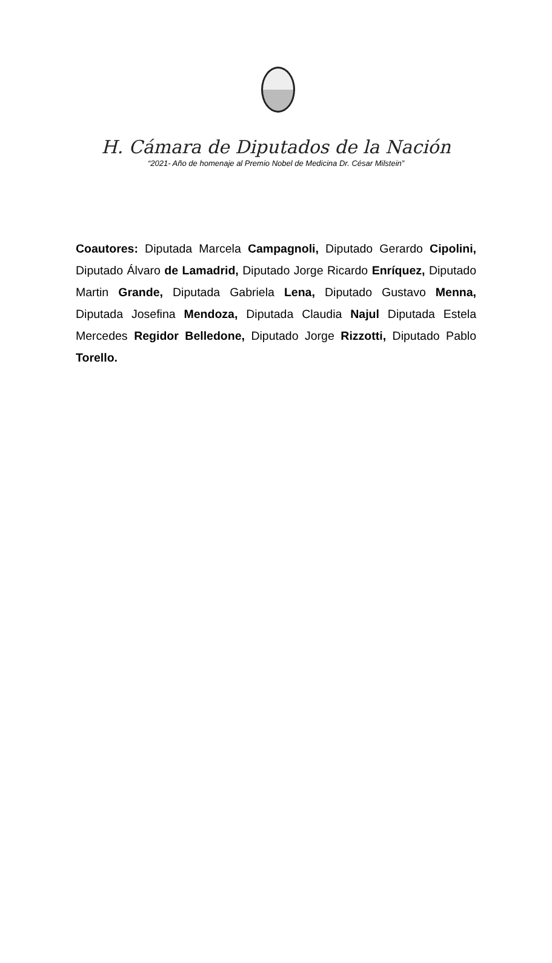H. Cámara de Diputados de la Nación
“2021- Año de homenaje al Premio Nobel de Medicina Dr. César Milstein”
Coautores: Diputada Marcela Campagnoli, Diputado Gerardo Cipolini, Diputado Álvaro de Lamadrid, Diputado Jorge Ricardo Enríquez, Diputado Martin Grande, Diputada Gabriela Lena, Diputado Gustavo Menna, Diputada Josefina Mendoza, Diputada Claudia Najul Diputada Estela Mercedes Regidor Belledone, Diputado Jorge Rizzotti, Diputado Pablo Torello.